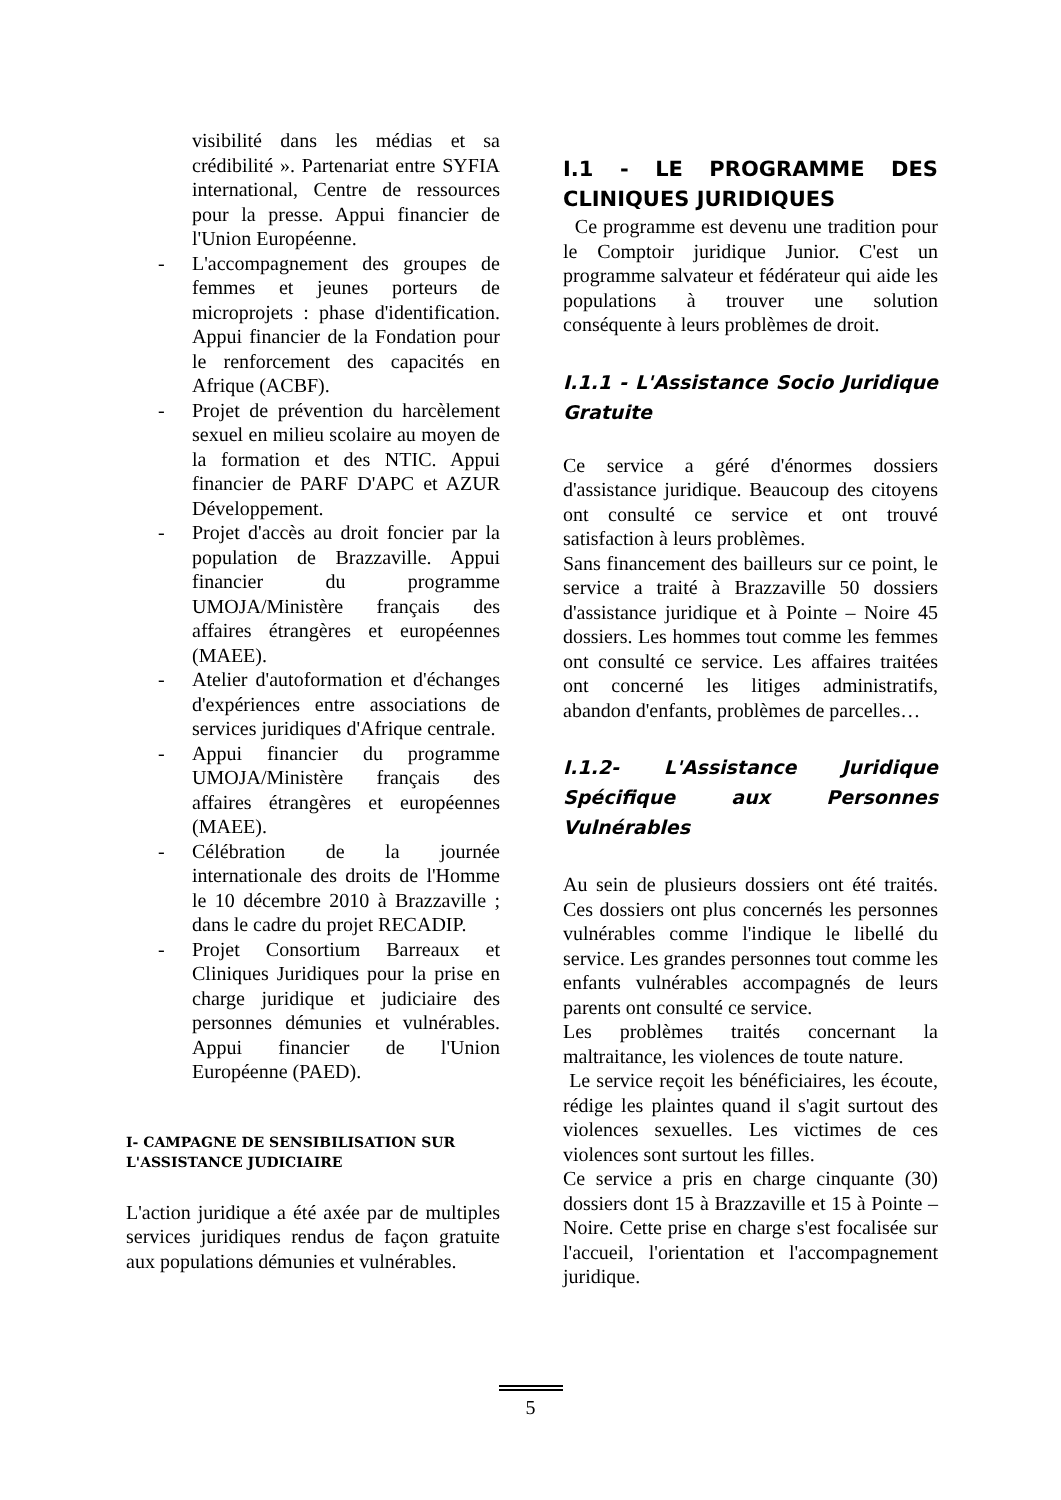visibilité dans les médias et sa crédibilité ». Partenariat entre SYFIA international, Centre de ressources pour la presse. Appui financier de l'Union Européenne.
- L'accompagnement des groupes de femmes et jeunes porteurs de microprojets : phase d'identification. Appui financier de la Fondation pour le renforcement des capacités en Afrique (ACBF).
- Projet de prévention du harcèlement sexuel en milieu scolaire au moyen de la formation et des NTIC. Appui financier de PARF D'APC et AZUR Développement.
- Projet d'accès au droit foncier par la population de Brazzaville. Appui financier du programme UMOJA/Ministère français des affaires étrangères et européennes (MAEE).
- Atelier d'autoformation et d'échanges d'expériences entre associations de services juridiques d'Afrique centrale.
- Appui financier du programme UMOJA/Ministère français des affaires étrangères et européennes (MAEE).
- Célébration de la journée internationale des droits de l'Homme le 10 décembre 2010 à Brazzaville ; dans le cadre du projet RECADIP.
- Projet Consortium Barreaux et Cliniques Juridiques pour la prise en charge juridique et judiciaire des personnes démunies et vulnérables. Appui financier de l'Union Européenne (PAED).
I- CAMPAGNE DE SENSIBILISATION SUR L'ASSISTANCE JUDICIAIRE
L'action juridique a été axée par de multiples services juridiques rendus de façon gratuite aux populations démunies et vulnérables.
I.1 - LE PROGRAMME DES CLINIQUES JURIDIQUES
Ce programme est devenu une tradition pour le Comptoir juridique Junior. C'est un programme salvateur et fédérateur qui aide les populations à trouver une solution conséquente à leurs problèmes de droit.
I.1.1 - L'Assistance Socio Juridique Gratuite
Ce service a géré d'énormes dossiers d'assistance juridique. Beaucoup des citoyens ont consulté ce service et ont trouvé satisfaction à leurs problèmes.
Sans financement des bailleurs sur ce point, le service a traité à Brazzaville 50 dossiers d'assistance juridique et à Pointe – Noire 45 dossiers. Les hommes tout comme les femmes ont consulté ce service. Les affaires traitées ont concerné les litiges administratifs, abandon d'enfants, problèmes de parcelles…
I.1.2- L'Assistance Juridique Spécifique aux Personnes Vulnérables
Au sein de plusieurs dossiers ont été traités. Ces dossiers ont plus concernés les personnes vulnérables comme l'indique le libellé du service. Les grandes personnes tout comme les enfants vulnérables accompagnés de leurs parents ont consulté ce service.
Les problèmes traités concernant la maltraitance, les violences de toute nature.
Le service reçoit les bénéficiaires, les écoute, rédige les plaintes quand il s'agit surtout des violences sexuelles. Les victimes de ces violences sont surtout les filles.
Ce service a pris en charge cinquante (30) dossiers dont 15 à Brazzaville et 15 à Pointe – Noire. Cette prise en charge s'est focalisée sur l'accueil, l'orientation et l'accompagnement juridique.
5